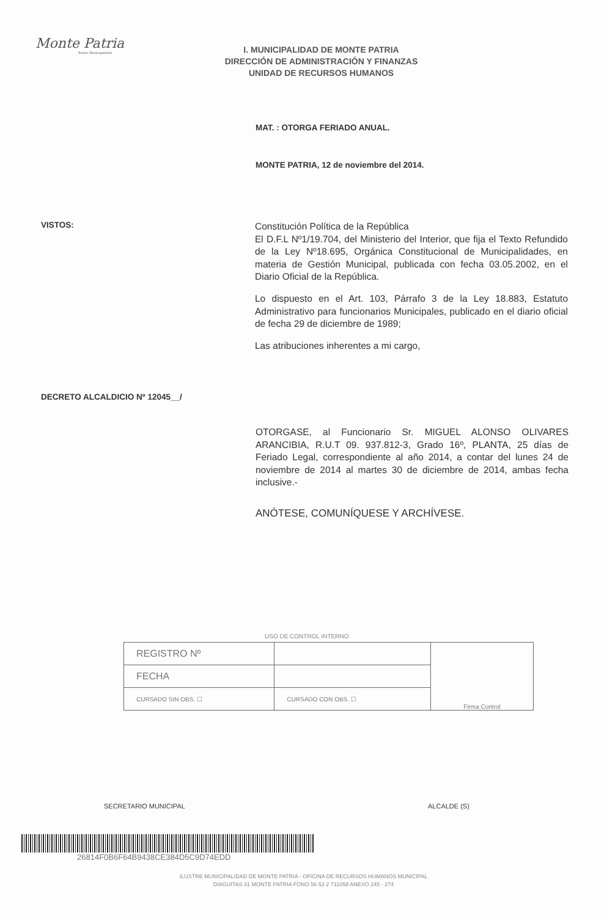Monte Patria
Ilustre Municipalidad
I. MUNICIPALIDAD DE MONTE PATRIA
DIRECCIÓN DE ADMINISTRACIÓN Y FINANZAS
UNIDAD DE RECURSOS HUMANOS
MAT. : OTORGA FERIADO ANUAL.
MONTE PATRIA, 12 de noviembre del 2014.
VISTOS:
Constitución Política de la República
El D.F.L Nº1/19.704, del Ministerio del Interior, que fija el Texto Refundido de la Ley Nº18.695, Orgánica Constitucional de Municipalidades, en materia de Gestión Municipal, publicada con fecha 03.05.2002, en el Diario Oficial de la República.
Lo dispuesto en el Art. 103, Párrafo 3 de la Ley 18.883, Estatuto Administrativo para funcionarios Municipales, publicado en el diario oficial de fecha 29 de diciembre de 1989;
Las atribuciones inherentes a mi cargo,
DECRETO ALCALDICIO Nº 12045__/
OTORGASE, al Funcionario Sr. MIGUEL ALONSO OLIVARES ARANCIBIA, R.U.T 09. 937.812-3, Grado 16º, PLANTA, 25 días de Feriado Legal, correspondiente al año 2014, a contar del lunes 24 de noviembre de 2014 al martes 30 de diciembre de 2014, ambas fecha inclusive.-
ANÓTESE, COMUNÍQUESE Y ARCHÍVESE.
USO DE CONTROL INTERNO
| REGISTRO Nº | | Firma Control |
| FECHA | | |
| CURSADO SIN OBS. ☐ | CURSADO CON OBS. ☐ | |
SECRETARIO MUNICIPAL ALCALDE (S)
26814F0B6F64B9438CE384D5C9D74EDD
ILUSTRE MUNICIPALIDAD DE MONTE PATRIA - OFICINA DE RECURSOS HUMANOS MUNICIPAL
DIAGUITAS 31 MONTE PATRIA FONO 56 53 2 711058 ANEXO 245 - 274